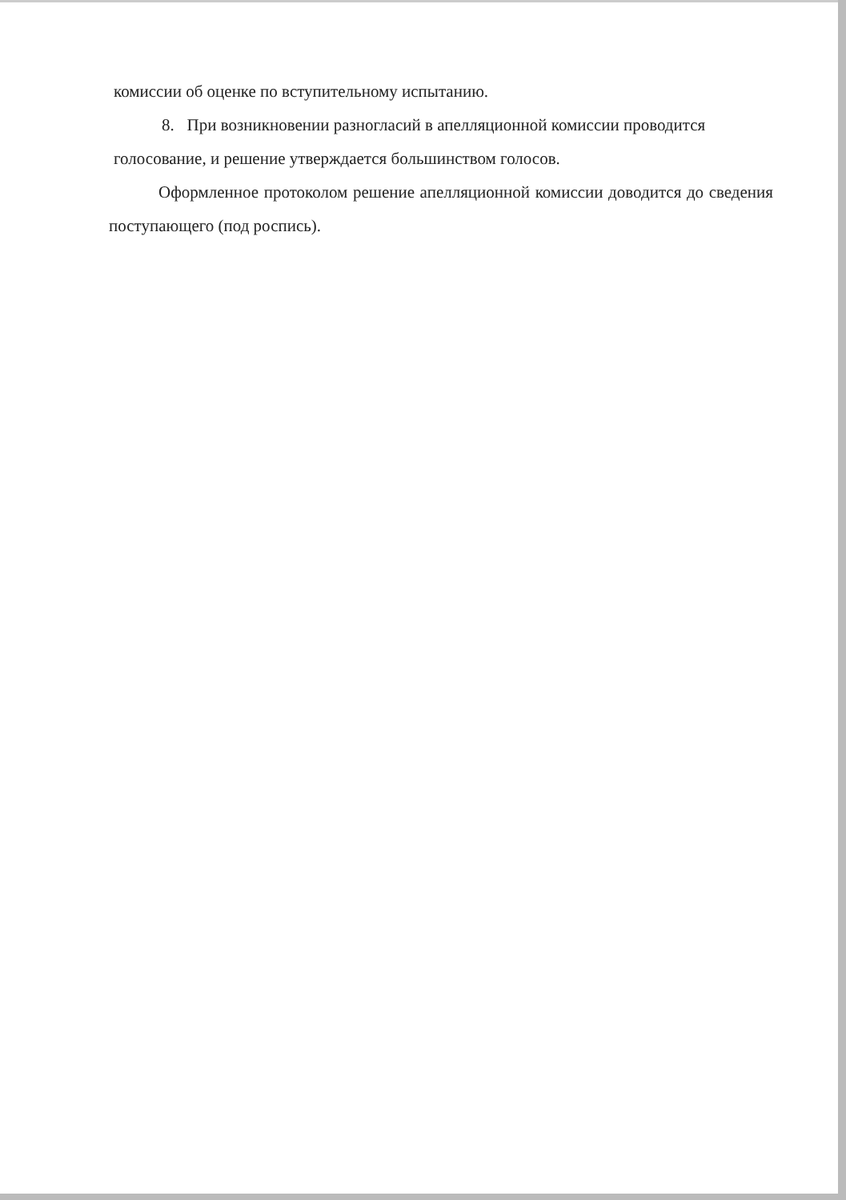комиссии об оценке по вступительному испытанию.
8. При возникновении разногласий в апелляционной комиссии проводится голосование, и решение утверждается большинством голосов.
Оформленное протоколом решение апелляционной комиссии доводится до сведения поступающего (под роспись).